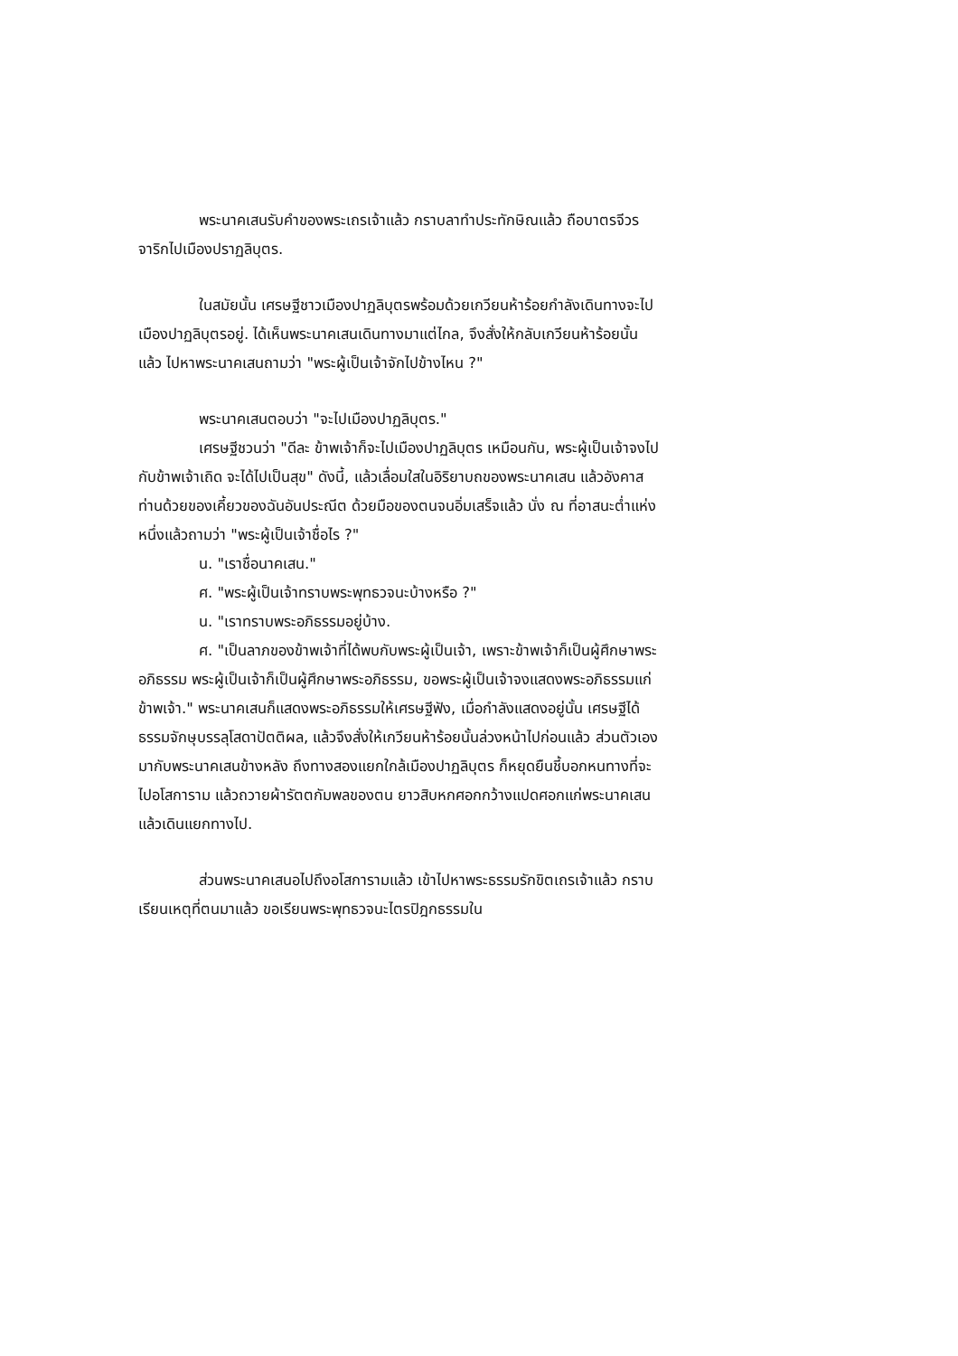พระนาคเสนรับคำของพระเถรเจ้าแล้ว กราบลาทำประทักษิณแล้ว ถือบาตรจีวรจาริกไปเมืองปราฏลิบุตร.
ในสมัยนั้น เศรษฐีชาวเมืองปาฏลิบุตรพร้อมด้วยเกวียนห้าร้อยกำลังเดินทางจะไปเมืองปาฏลิบุตรอยู่. ได้เห็นพระนาคเสนเดินทางมาแต่ไกล, จึงสั่งให้กลับเกวียนห้าร้อยนั้นแล้ว ไปหาพระนาคเสนถามว่า "พระผู้เป็นเจ้าจักไปข้างไหน ?"
พระนาคเสนตอบว่า "จะไปเมืองปาฏลิบุตร."
เศรษฐีชวนว่า "ดีละ ข้าพเจ้าก็จะไปเมืองปาฏลิบุตร เหมือนกัน, พระผู้เป็นเจ้าจงไปกับข้าพเจ้าเถิด จะได้ไปเป็นสุข" ดังนี้, แล้วเลื่อมใสในอิริยาบถของพระนาคเสน แล้วอังคาสท่านด้วยของเคี้ยวของฉันอันประณีต ด้วยมือของตนจนอิ่มเสร็จแล้ว นั่ง ณ ที่อาสนะต่ำแห่งหนึ่งแล้วถามว่า "พระผู้เป็นเจ้าชื่อไร ?"
น. "เราชื่อนาคเสน."
ศ. "พระผู้เป็นเจ้าทราบพระพุทธวจนะบ้างหรือ ?"
น. "เราทราบพระอภิธรรมอยู่บ้าง.
ศ. "เป็นลาภของข้าพเจ้าที่ได้พบกับพระผู้เป็นเจ้า, เพราะข้าพเจ้าก็เป็นผู้ศึกษาพระอภิธรรม พระผู้เป็นเจ้าก็เป็นผู้ศึกษาพระอภิธรรม, ขอพระผู้เป็นเจ้าจงแสดงพระอภิธรรมแก่ข้าพเจ้า." พระนาคเสนก็แสดงพระอภิธรรมให้เศรษฐีฟัง, เมื่อกำลังแสดงอยู่นั้น เศรษฐีได้ธรรมจักษุบรรลุโสดาปัตติผล, แล้วจึงสั่งให้เกวียนห้าร้อยนั้นล่วงหน้าไปก่อนแล้ว ส่วนตัวเองมากับพระนาคเสนข้างหลัง ถึงทางสองแยกใกล้เมืองปาฏลิบุตร ก็หยุดยืนชี้บอกหนทางที่จะไปอโสการาม แล้วถวายผ้ารัตตกัมพลของตน ยาวสิบหกศอกกว้างแปดศอกแก่พระนาคเสน แล้วเดินแยกทางไป.
ส่วนพระนาคเสนอไปถึงอโสการามแล้ว เข้าไปหาพระธรรมรักขิตเถรเจ้าแล้ว กราบเรียนเหตุที่ตนมาแล้ว ขอเรียนพระพุทธวจนะไตรปิฎกธรรมใน